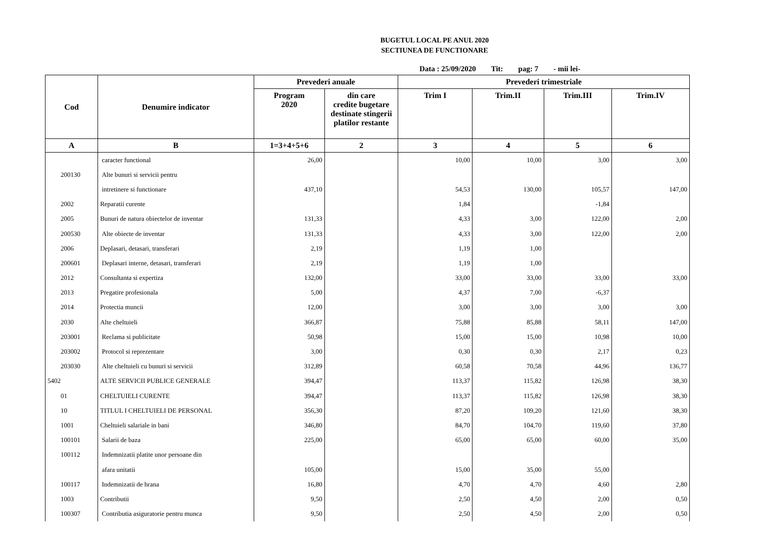BUGETUL LOCAL PE ANUL 2020
SECTIUNEA DE FUNCTIONARE
Data : 25/09/2020 Tit: pag: 7 - mii lei-
| Cod | Denumire indicator | Prevederi anuale | | Prevederi trimestriale | | | |
| --- | --- | --- | --- | --- | --- | --- | --- |
| | | Program 2020 | din care credite bugetare destinate stingerii platilor restante | Trim I | Trim.II | Trim.III | Trim.IV |
| A | B | 1=3+4+5+6 | 2 | 3 | 4 | 5 | 6 |
| | caracter functional | 26,00 | | 10,00 | 10,00 | 3,00 | 3,00 |
| 200130 | Alte bunuri si servicii pentru | | | | | | |
| | intretinere si functionare | 437,10 | | 54,53 | 130,00 | 105,57 | 147,00 |
| 2002 | Reparatii curente | | | 1,84 | | -1,84 | |
| 2005 | Bunuri de natura obiectelor de inventar | 131,33 | | 4,33 | 3,00 | 122,00 | 2,00 |
| 200530 | Alte obiecte de inventar | 131,33 | | 4,33 | 3,00 | 122,00 | 2,00 |
| 2006 | Deplasari, detasari, transferari | 2,19 | | 1,19 | 1,00 | | |
| 200601 | Deplasari interne, detasari, transferari | 2,19 | | 1,19 | 1,00 | | |
| 2012 | Consultanta si expertiza | 132,00 | | 33,00 | 33,00 | 33,00 | 33,00 |
| 2013 | Pregatire profesionala | 5,00 | | 4,37 | 7,00 | -6,37 | |
| 2014 | Protectia muncii | 12,00 | | 3,00 | 3,00 | 3,00 | 3,00 |
| 2030 | Alte cheltuieli | 366,87 | | 75,88 | 85,88 | 58,11 | 147,00 |
| 203001 | Reclama si publicitate | 50,98 | | 15,00 | 15,00 | 10,98 | 10,00 |
| 203002 | Protocol si reprezentare | 3,00 | | 0,30 | 0,30 | 2,17 | 0,23 |
| 203030 | Alte cheltuieli cu bunuri si servicii | 312,89 | | 60,58 | 70,58 | 44,96 | 136,77 |
| 5402 | ALTE SERVICII PUBLICE GENERALE | 394,47 | | 113,37 | 115,82 | 126,98 | 38,30 |
| 01 | CHELTUIELI CURENTE | 394,47 | | 113,37 | 115,82 | 126,98 | 38,30 |
| 10 | TITLUL I CHELTUIELI DE PERSONAL | 356,30 | | 87,20 | 109,20 | 121,60 | 38,30 |
| 1001 | Cheltuieli salariale in bani | 346,80 | | 84,70 | 104,70 | 119,60 | 37,80 |
| 100101 | Salarii de baza | 225,00 | | 65,00 | 65,00 | 60,00 | 35,00 |
| 100112 | Indemnizatii platite unor persoane din | | | | | | |
| | afara unitatii | 105,00 | | 15,00 | 35,00 | 55,00 | |
| 100117 | Indemnizatii de hrana | 16,80 | | 4,70 | 4,70 | 4,60 | 2,80 |
| 1003 | Contributii | 9,50 | | 2,50 | 4,50 | 2,00 | 0,50 |
| 100307 | Contributia asiguratorie pentru munca | 9,50 | | 2,50 | 4,50 | 2,00 | 0,50 |